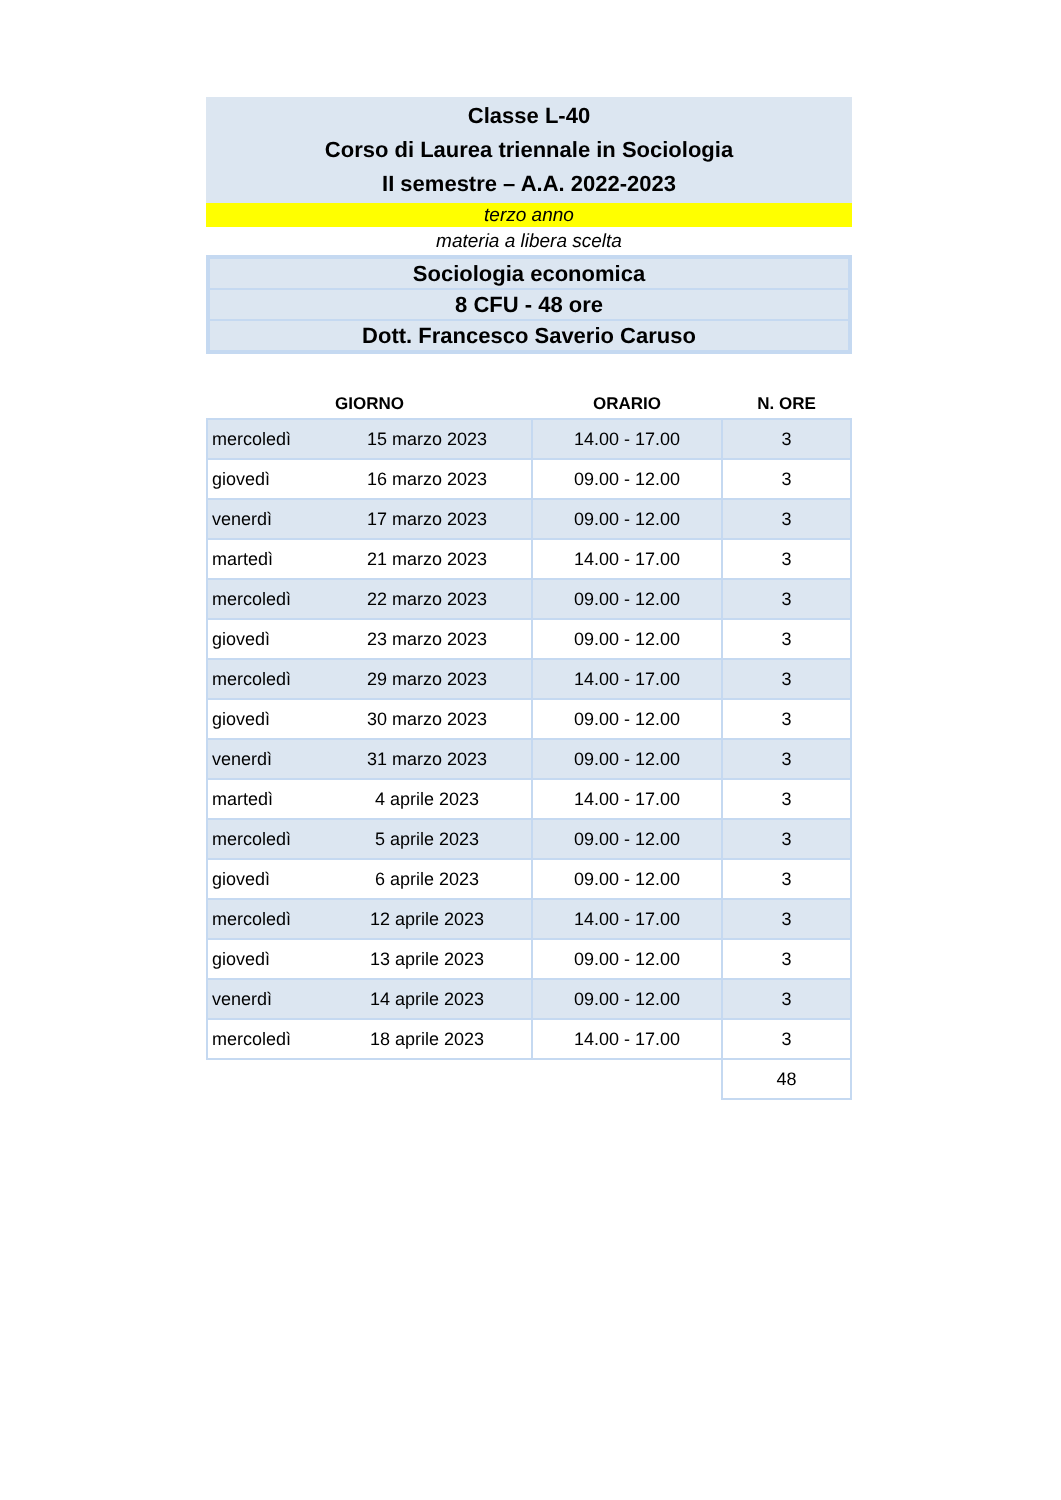Classe L-40
Corso di Laurea triennale in Sociologia
II semestre – A.A. 2022-2023
terzo anno
materia a libera scelta
Sociologia economica
8 CFU - 48 ore
Dott. Francesco Saverio Caruso
| GIORNO | | ORARIO | N. ORE |
| --- | --- | --- | --- |
| mercoledì | 15 marzo 2023 | 14.00 - 17.00 | 3 |
| giovedì | 16 marzo 2023 | 09.00 - 12.00 | 3 |
| venerdì | 17 marzo 2023 | 09.00 - 12.00 | 3 |
| martedì | 21 marzo 2023 | 14.00 - 17.00 | 3 |
| mercoledì | 22 marzo 2023 | 09.00 - 12.00 | 3 |
| giovedì | 23 marzo 2023 | 09.00 - 12.00 | 3 |
| mercoledì | 29 marzo 2023 | 14.00 - 17.00 | 3 |
| giovedì | 30 marzo 2023 | 09.00 - 12.00 | 3 |
| venerdì | 31 marzo 2023 | 09.00 - 12.00 | 3 |
| martedì | 4 aprile 2023 | 14.00 - 17.00 | 3 |
| mercoledì | 5 aprile 2023 | 09.00 - 12.00 | 3 |
| giovedì | 6 aprile 2023 | 09.00 - 12.00 | 3 |
| mercoledì | 12 aprile 2023 | 14.00 - 17.00 | 3 |
| giovedì | 13 aprile 2023 | 09.00 - 12.00 | 3 |
| venerdì | 14 aprile 2023 | 09.00 - 12.00 | 3 |
| mercoledì | 18 aprile 2023 | 14.00 - 17.00 | 3 |
| | | | 48 |